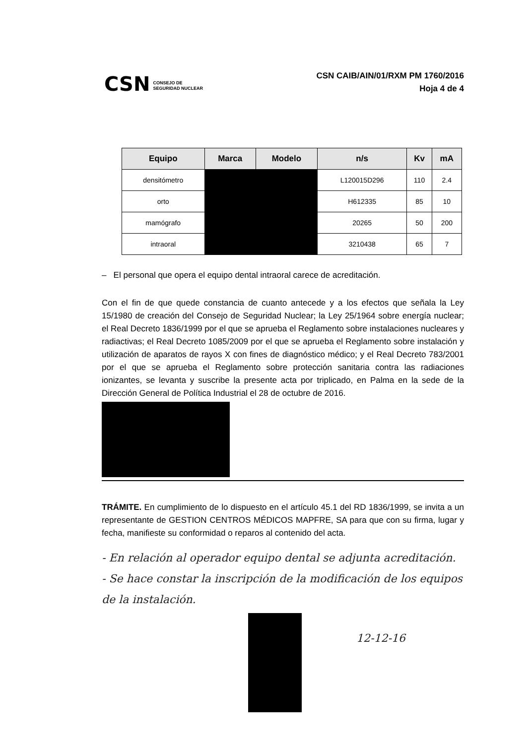CSN CONSEJO DE
SEGURIDAD NUCLEAR
CSN CAIB/AIN/01/RXM PM 1760/2016
Hoja 4 de 4
| Equipo | Marca | Modelo | n/s | Kv | mA |
| --- | --- | --- | --- | --- | --- |
| densitómetro | | | L120015D296 | 110 | 2.4 |
| orto | | | H612335 | 85 | 10 |
| mamógrafo | | | 20265 | 50 | 200 |
| intraoral | | | 3210438 | 65 | 7 |
– El personal que opera el equipo dental intraoral carece de acreditación.
Con el fin de que quede constancia de cuanto antecede y a los efectos que señala la Ley 15/1980 de creación del Consejo de Seguridad Nuclear; la Ley 25/1964 sobre energía nuclear; el Real Decreto 1836/1999 por el que se aprueba el Reglamento sobre instalaciones nucleares y radiactivas; el Real Decreto 1085/2009 por el que se aprueba el Reglamento sobre instalación y utilización de aparatos de rayos X con fines de diagnóstico médico; y el Real Decreto 783/2001 por el que se aprueba el Reglamento sobre protección sanitaria contra las radiaciones ionizantes, se levanta y suscribe la presente acta por triplicado, en Palma en la sede de la Dirección General de Política Industrial el 28 de octubre de 2016.
TRÁMITE. En cumplimiento de lo dispuesto en el artículo 45.1 del RD 1836/1999, se invita a un representante de GESTION CENTROS MÉDICOS MAPFRE, SA para que con su firma, lugar y fecha, manifieste su conformidad o reparos al contenido del acta.
- En relación al operador equipo dental se adjunta acreditación.
- Se hace constar la inscripción de la modificación de los equipos de la instalación.
12-12-16